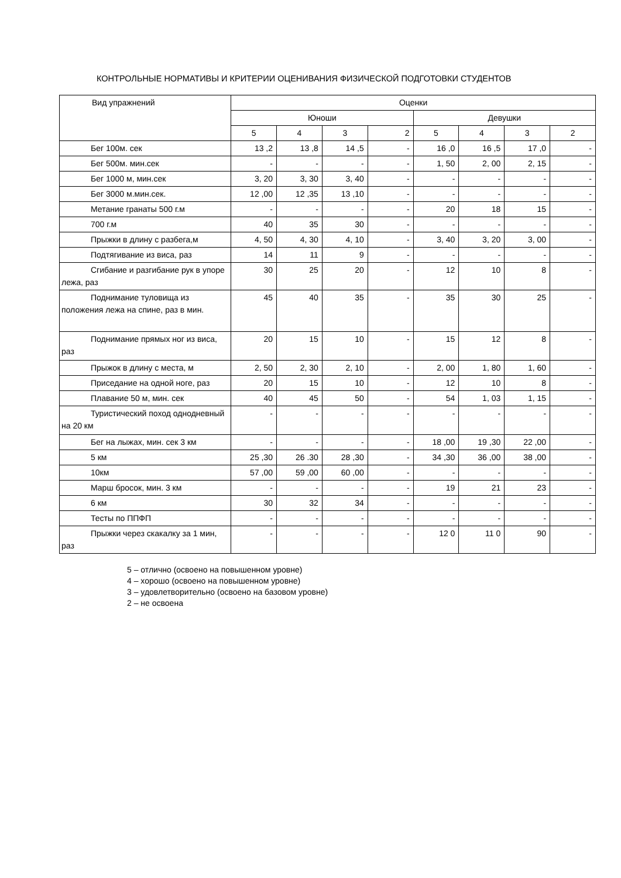КОНТРОЛЬНЫЕ НОРМАТИВЫ И КРИТЕРИИ ОЦЕНИВАНИЯ ФИЗИЧЕСКОЙ ПОДГОТОВКИ СТУДЕНТОВ
| Вид упражнений | Оценки | | | | | | | |
| --- | --- | --- | --- | --- | --- | --- | --- | --- |
| | Юноши | | | | Девушки | | | |
| | 5 | 4 | 3 | 2 | 5 | 4 | 3 | 2 |
| Бег 100м. сек | 13 ,2 | 13 ,8 | 14 ,5 | - | 16 ,0 | 16 ,5 | 17 ,0 | - |
| Бег 500м. мин.сек | - | - | - | - | 1, 50 | 2, 00 | 2, 15 | - |
| Бег 1000 м, мин.сек | 3, 20 | 3, 30 | 3, 40 | - | - | - | - | - |
| Бег 3000 м.мин.сек. | 12 ,00 | 12 ,35 | 13 ,10 | - | - | - | - | - |
| Метание гранаты 500 г.м | - | - | - | - | 20 | 18 | 15 | - |
| 700 г.м | 40 | 35 | 30 | - | - | - | - | - |
| Прыжки в длину с разбега,м | 4, 50 | 4, 30 | 4, 10 | - | 3, 40 | 3, 20 | 3, 00 | - |
| Подтягивание из виса, раз | 14 | 11 | 9 | - | - | - | - | - |
| Сгибание и разгибание рук в упоре лежа, раз | 30 | 25 | 20 | - | 12 | 10 | 8 | - |
| Поднимание туловища из положения лежа на спине, раз в мин. | 45 | 40 | 35 | - | 35 | 30 | 25 | - |
| Поднимание прямых ног из виса, раз | 20 | 15 | 10 | - | 15 | 12 | 8 | - |
| Прыжок в длину с места, м | 2, 50 | 2, 30 | 2, 10 | - | 2, 00 | 1, 80 | 1, 60 | - |
| Приседание на одной ноге, раз | 20 | 15 | 10 | - | 12 | 10 | 8 | - |
| Плавание 50 м, мин. сек | 40 | 45 | 50 | - | 54 | 1, 03 | 1, 15 | - |
| Туристический поход однодневный на 20 км | - | - | - | - | - | - | - | - |
| Бег на лыжах, мин. сек 3 км | - | - | - | - | 18 ,00 | 19 ,30 | 22 ,00 | - |
| 5 км | 25 ,30 | 26 .30 | 28 ,30 | - | 34 ,30 | 36 ,00 | 38 ,00 | - |
| 10км | 57 ,00 | 59 ,00 | 60 ,00 | - | - | - | - | - |
| Марш бросок, мин. 3 км | - | - | - | - | 19 | 21 | 23 | - |
| 6 км | 30 | 32 | 34 | - | - | - | - | - |
| Тесты по ППФП | - | - | - | - | - | - | - | - |
| Прыжки через скакалку за 1 мин, раз | - | - | - | - | 12 0 | 11 0 | 90 | - |
5 – отлично (освоено на повышенном уровне)
4 – хорошо (освоено на повышенном уровне)
3 – удовлетворительно (освоено на базовом уровне)
2 – не освоена